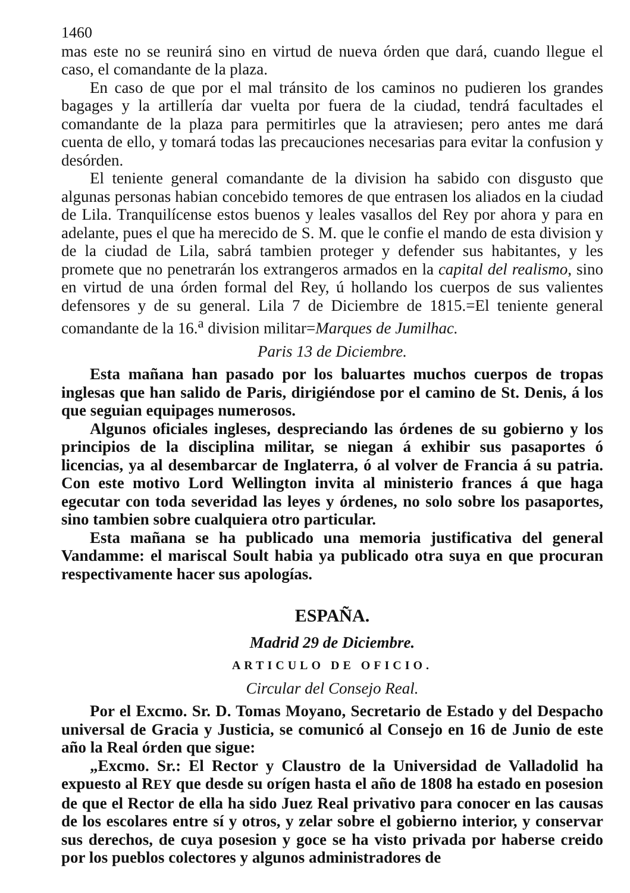1460
mas este no se reunirá sino en virtud de nueva órden que dará, cuando llegue el caso, el comandante de la plaza.
En caso de que por el mal tránsito de los caminos no pudieren los grandes bagages y la artillería dar vuelta por fuera de la ciudad, tendrá facultades el comandante de la plaza para permitirles que la atraviesen; pero antes me dará cuenta de ello, y tomará todas las precauciones necesarias para evitar la confusion y desórden.
El teniente general comandante de la division ha sabido con disgusto que algunas personas habian concebido temores de que entrasen los aliados en la ciudad de Lila. Tranquilícense estos buenos y leales vasallos del Rey por ahora y para en adelante, pues el que ha merecido de S. M. que le confie el mando de esta division y de la ciudad de Lila, sabrá tambien proteger y defender sus habitantes, y les promete que no penetrarán los extrangeros armados en la capital del realismo, sino en virtud de una órden formal del Rey, ú hollando los cuerpos de sus valientes defensores y de su general. Lila 7 de Diciembre de 1815.=El teniente general comandante de la 16.<sup>a</sup> division militar=Marques de Jumilhac.
Paris 13 de Diciembre.
Esta mañana han pasado por los baluartes muchos cuerpos de tropas inglesas que han salido de Paris, dirigiéndose por el camino de St. Denis, á los que seguian equipages numerosos.
Algunos oficiales ingleses, despreciando las órdenes de su gobierno y los principios de la disciplina militar, se niegan á exhibir sus pasaportes ó licencias, ya al desembarcar de Inglaterra, ó al volver de Francia á su patria. Con este motivo Lord Wellington invita al ministerio frances á que haga egecutar con toda severidad las leyes y órdenes, no solo sobre los pasaportes, sino tambien sobre cualquiera otro particular.
Esta mañana se ha publicado una memoria justificativa del general Vandamme: el mariscal Soult habia ya publicado otra suya en que procuran respectivamente hacer sus apologías.
ESPAÑA.
Madrid 29 de Diciembre.
ARTICULO DE OFICIO.
Circular del Consejo Real.
Por el Excmo. Sr. D. Tomas Moyano, Secretario de Estado y del Despacho universal de Gracia y Justicia, se comunicó al Consejo en 16 de Junio de este año la Real órden que sigue:
„Excmo. Sr.: El Rector y Claustro de la Universidad de Valladolid ha expuesto al REY que desde su orígen hasta el año de 1808 ha estado en posesion de que el Rector de ella ha sido Juez Real privativo para conocer en las causas de los escolares entre sí y otros, y zelar sobre el gobierno interior, y conservar sus derechos, de cuya posesion y goce se ha visto privada por haberse creido por los pueblos colectores y algunos administradores de